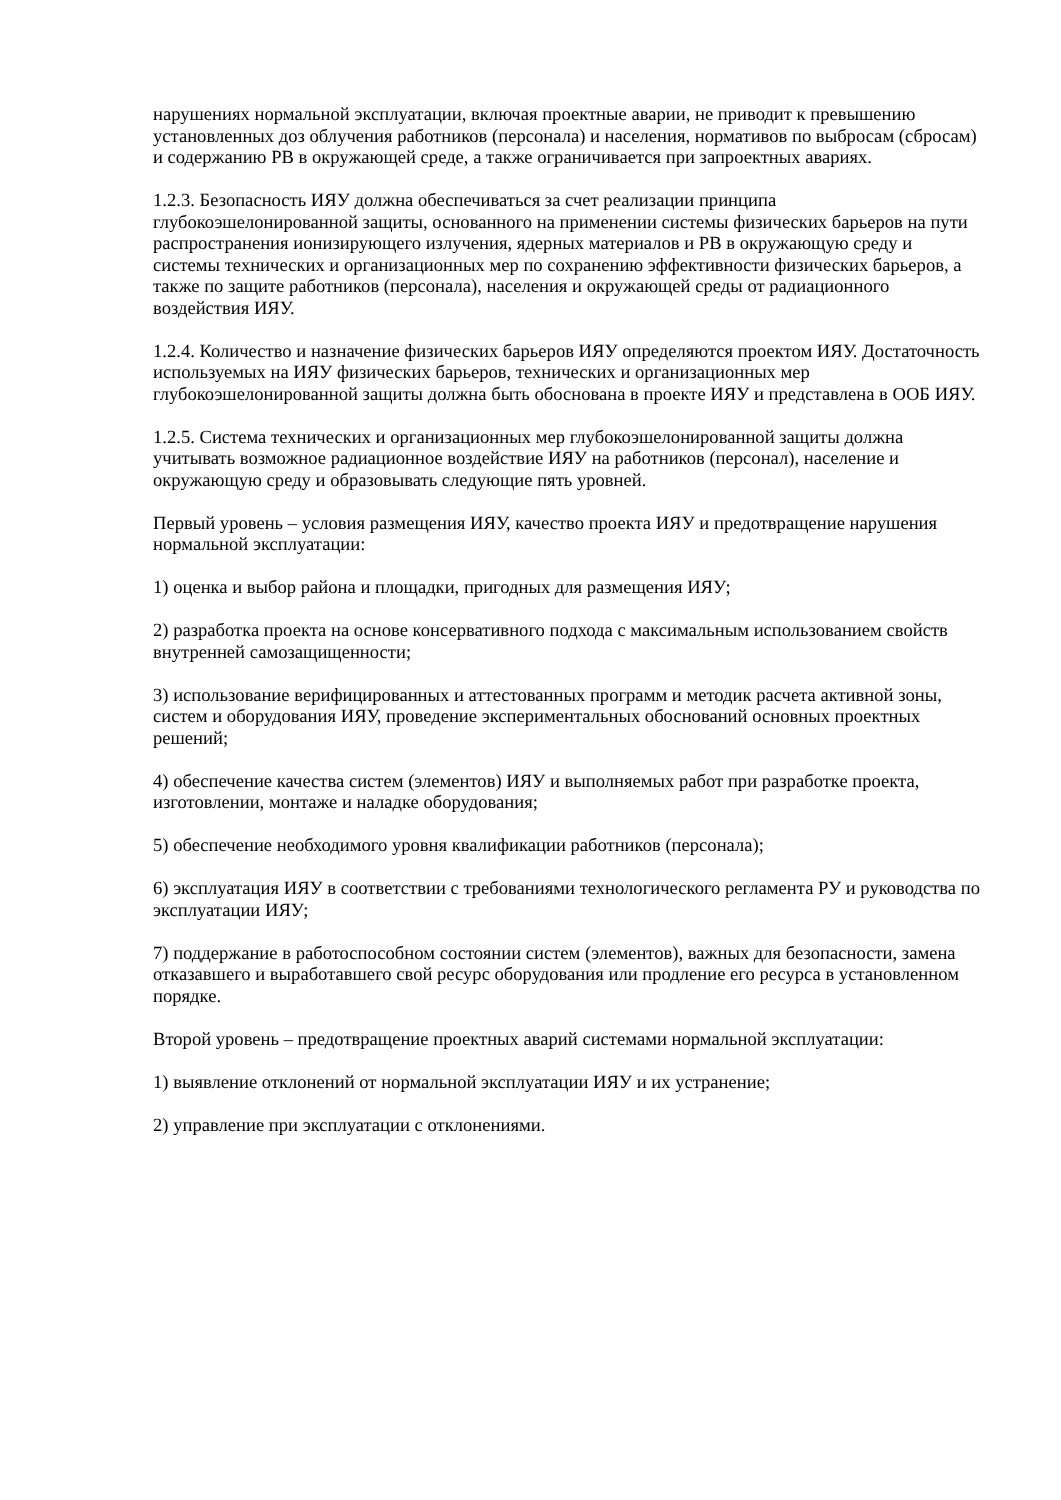нарушениях нормальной эксплуатации, включая проектные аварии, не приводит к превышению установленных доз облучения работников (персонала) и населения, нормативов по выбросам (сбросам) и содержанию РВ в окружающей среде, а также ограничивается при запроектных авариях.
1.2.3. Безопасность ИЯУ должна обеспечиваться за счет реализации принципа глубокоэшелонированной защиты, основанного на применении системы физических барьеров на пути распространения ионизирующего излучения, ядерных материалов и РВ в окружающую среду и системы технических и организационных мер по сохранению эффективности физических барьеров, а также по защите работников (персонала), населения и окружающей среды от радиационного воздействия ИЯУ.
1.2.4. Количество и назначение физических барьеров ИЯУ определяются проектом ИЯУ. Достаточность используемых на ИЯУ физических барьеров, технических и организационных мер глубокоэшелонированной защиты должна быть обоснована в проекте ИЯУ и представлена в ООБ ИЯУ.
1.2.5. Система технических и организационных мер глубокоэшелонированной защиты должна учитывать возможное радиационное воздействие ИЯУ на работников (персонал), население и окружающую среду и образовывать следующие пять уровней.
Первый уровень – условия размещения ИЯУ, качество проекта ИЯУ и предотвращение нарушения нормальной эксплуатации:
1) оценка и выбор района и площадки, пригодных для размещения ИЯУ;
2) разработка проекта на основе консервативного подхода с максимальным использованием свойств внутренней самозащищенности;
3) использование верифицированных и аттестованных программ и методик расчета активной зоны, систем и оборудования ИЯУ, проведение экспериментальных обоснований основных проектных решений;
4) обеспечение качества систем (элементов) ИЯУ и выполняемых работ при разработке проекта, изготовлении, монтаже и наладке оборудования;
5) обеспечение необходимого уровня квалификации работников (персонала);
6) эксплуатация ИЯУ в соответствии с требованиями технологического регламента РУ и руководства по эксплуатации ИЯУ;
7) поддержание в работоспособном состоянии систем (элементов), важных для безопасности, замена отказавшего и выработавшего свой ресурс оборудования или продление его ресурса в установленном порядке.
Второй уровень – предотвращение проектных аварий системами нормальной эксплуатации:
1) выявление отклонений от нормальной эксплуатации ИЯУ и их устранение;
2) управление при эксплуатации с отклонениями.